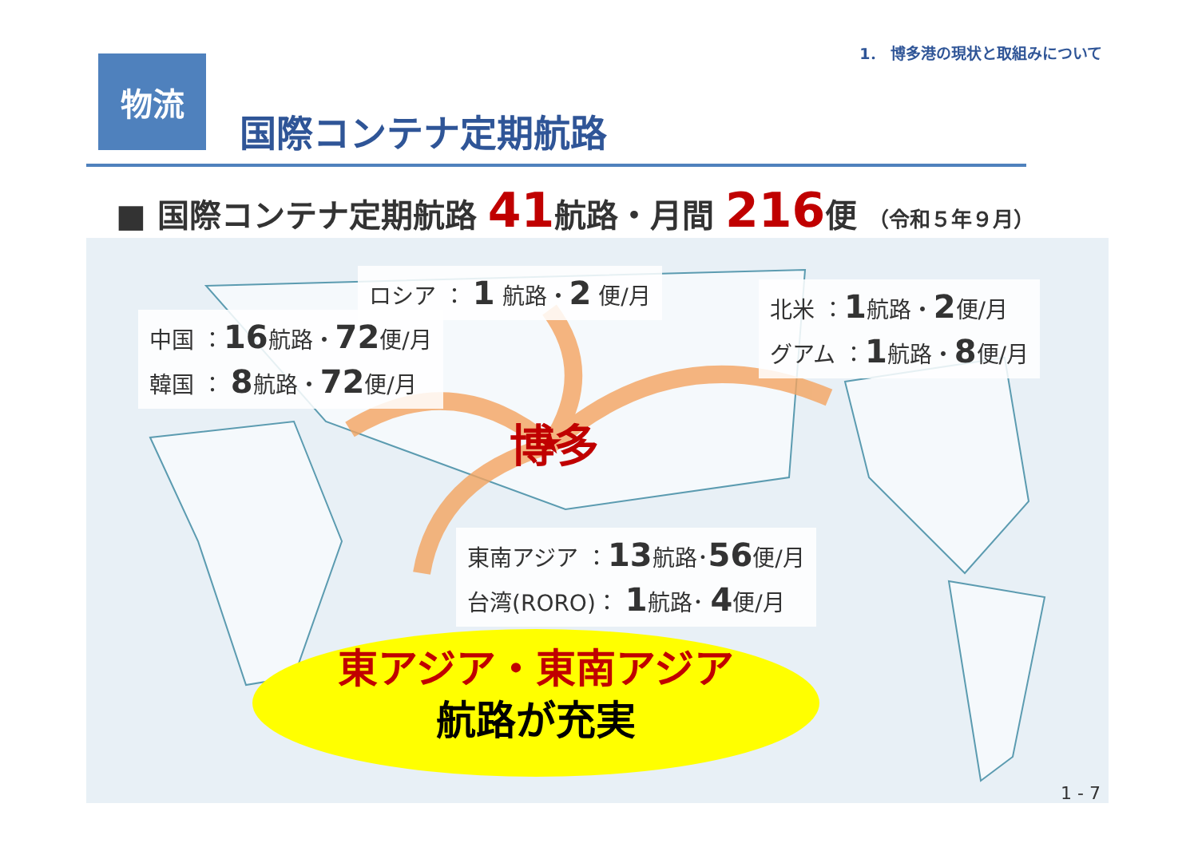1． 博多港の現状と取組みについて
物流
国際コンテナ定期航路
■ 国際コンテナ定期航路 41航路・月間 216便 （令和５年９月）
★
ロシア ： 1 航路・2 便/月
中国 ：16航路・72便/月
韓国 ： 8航路・72便/月
北米 ：1航路・2便/月
グアム ：1航路・8便/月
博多
東南アジア ：13航路･56便/月
台湾(RORO)： 1航路･ 4便/月
東アジア・東南アジア
航路が充実
1 - 7